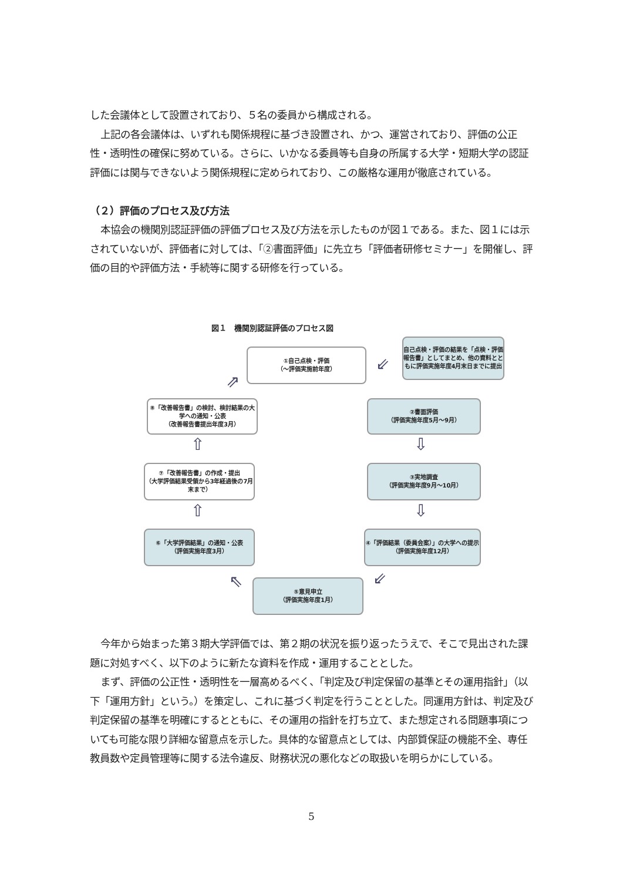した会議体として設置されており、５名の委員から構成される。
上記の各会議体は、いずれも関係規程に基づき設置され、かつ、運営されており、評価の公正性・透明性の確保に努めている。さらに、いかなる委員等も自身の所属する大学・短期大学の認証評価には関与できないよう関係規程に定められており、この厳格な運用が徹底されている。
（２）評価のプロセス及び方法
本協会の機関別認証評価の評価プロセス及び方法を示したものが図１である。また、図１には示されていないが、評価者に対しては、「②書面評価」に先立ち「評価者研修セミナー」を開催し、評価の目的や評価方法・手続等に関する研修を行っている。
図１　機関別認証評価のプロセス図
①自己点検・評価
（～評価実施前年度）
自己点検・評価の結果を「点検・評価報告書」としてまとめ、他の資料とともに評価実施年度4月末日までに提出
⇙
⇗
⑧「改善報告書」の検討、検討結果の大学への通知・公表
（改善報告書提出年度3月）
②書面評価
（評価実施年度5月～9月）
⇧ ⇩
⑦「改善報告書」の作成・提出
（大学評価結果受領から3年経過後の7月末まで）
③実地調査
（評価実施年度9月～10月）
⇧ ⇩
⑥「大学評価結果」の通知・公表
（評価実施年度3月）
④「評価結果（委員会案）」の大学への提示
（評価実施年度12月）
⇖ ⇙
⑤意見申立
（評価実施年度1月）
今年から始まった第３期大学評価では、第２期の状況を振り返ったうえで、そこで見出された課題に対処すべく、以下のように新たな資料を作成・運用することとした。
まず、評価の公正性・透明性を一層高めるべく、「判定及び判定保留の基準とその運用指針」（以下「運用方針」という。）を策定し、これに基づく判定を行うこととした。同運用方針は、判定及び判定保留の基準を明確にするとともに、その運用の指針を打ち立て、また想定される問題事項についても可能な限り詳細な留意点を示した。具体的な留意点としては、内部質保証の機能不全、専任教員数や定員管理等に関する法令違反、財務状況の悪化などの取扱いを明らかにしている。
5